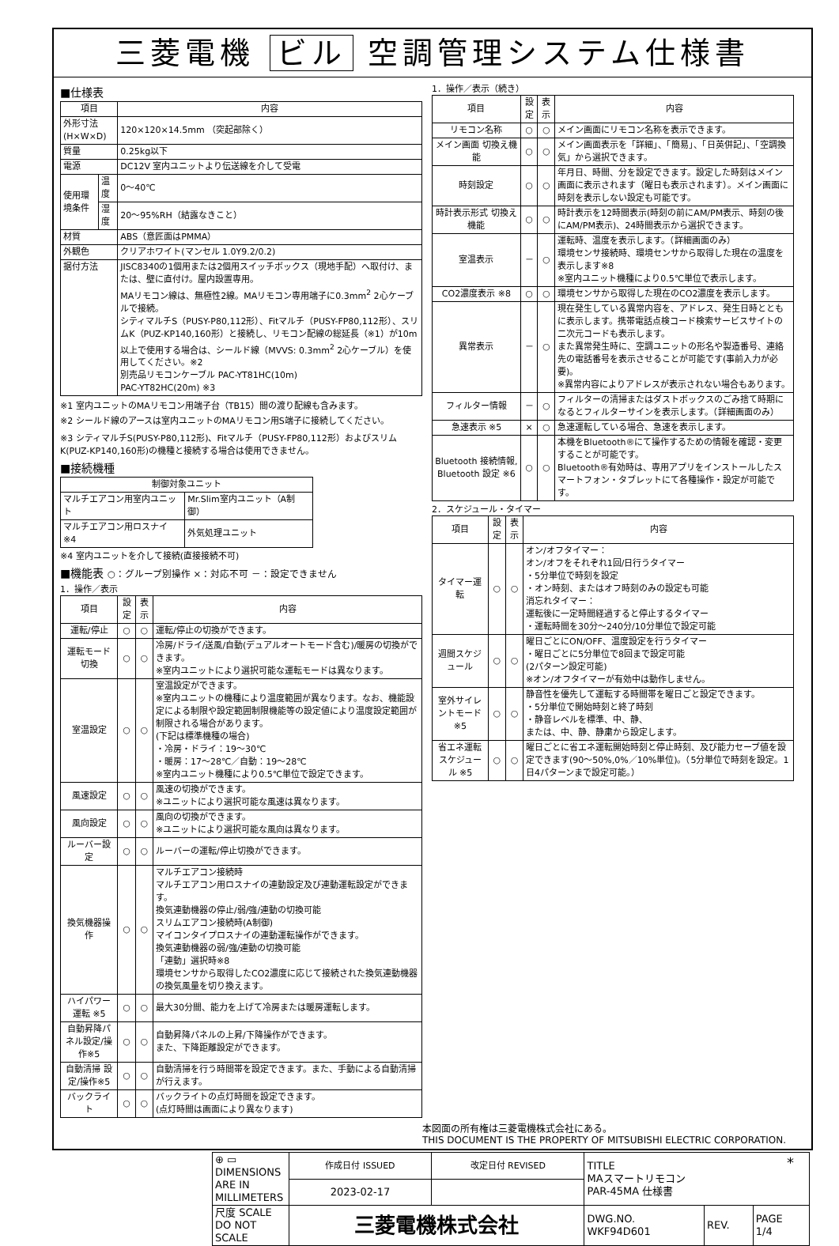三菱電機 ビル 空調管理システム仕様書
■仕様表
| 項目 | | 内容 |
| --- | --- | --- |
| 外形寸法(H×W×D) | | 120×120×14.5mm （突起部除く） |
| 質量 | | 0.25kg以下 |
| 電源 | | DC12V 室内ユニットより伝送線を介して受電 |
| 使用環境条件 | 温度 | 0～40℃ |
| | 湿度 | 20～95%RH（結露なきこと） |
| 材質 | | ABS（意匠面はPMMA） |
| 外観色 | | クリアホワイト(マンセル 1.0Y9.2/0.2) |
| 据付方法 | | JISC8340の1個用または2個用スイッチボックス（現地手配）へ取付け、または、壁に直付け。屋内設置専用。 MAリモコン線は、無極性2線。MAリモコン専用端子に0.3mm<sup>2</sup> 2心ケーブルで接続。 シティマルチS（PUSY-P80,112形）、Fitマルチ（PUSY-FP80,112形）、スリムK（PUZ-KP140,160形）と接続し、リモコン配線の総延長（※1）が10m以上で使用する場合は、シールド線（MVVS: 0.3mm<sup>2</sup> 2心ケーブル）を使用してください。※2 別売品リモコンケーブル PAC-YT81HC(10m) PAC-YT82HC(20m) ※3 |
※1 室内ユニットのMAリモコン用端子台（TB15）間の渡り配線も含みます。
※2 シールド線のアースは室内ユニットのMAリモコン用S端子に接続してください。
※3 シティマルチS(PUSY-P80,112形)、Fitマルチ（PUSY-FP80,112形）およびスリムK(PUZ-KP140,160形)の機種と接続する場合は使用できません。
■接続機種
| 制御対象ユニット | |
| --- | --- |
| マルチエアコン用室内ユニット | Mr.Slim室内ユニット（A制御） |
| マルチエアコン用ロスナイ ※4 | 外気処理ユニット |
※4 室内ユニットを介して接続(直接接続不可)
■機能表 ○：グループ別操作 ×：対応不可 －：設定できません
1．操作／表示
| 項目 | 設定 | 表示 | 内容 |
| --- | --- | --- | --- |
| 運転/停止 | ○ | ○ | 運転/停止の切換ができます。 |
| 運転モード切換 | ○ | ○ | 冷房/ドライ/送風/自動(デュアルオートモード含む)/暖房の切換ができます。 ※室内ユニットにより選択可能な運転モードは異なります。 |
| 室温設定 | ○ | ○ | 室温設定ができます。 ※室内ユニットの機種により温度範囲が異なります。なお、機能設定による制限や設定範囲制限機能等の設定値により温度設定範囲が制限される場合があります。 (下記は標準機種の場合) ・冷房・ドライ：19～30℃ ・暖房：17～28℃／自動：19～28℃ ※室内ユニット機種により0.5℃単位で設定できます。 |
| 風速設定 | ○ | ○ | 風速の切換ができます。 ※ユニットにより選択可能な風速は異なります。 |
| 風向設定 | ○ | ○ | 風向の切換ができます。 ※ユニットにより選択可能な風向は異なります。 |
| ルーバー設定 | ○ | ○ | ルーバーの運転/停止切換ができます。 |
| 換気機器操作 | ○ | ○ | マルチエアコン接続時 マルチエアコン用ロスナイの連動設定及び連動運転設定ができます。 換気連動機器の停止/弱/強/連動の切換可能 スリムエアコン接続時(A制御) マイコンタイプロスナイの連動運転操作ができます。 換気連動機器の弱/強/連動の切換可能 「連動」選択時※8 環境センサから取得したCO2濃度に応じて接続された換気連動機器の換気風量を切り換えます。 |
| ハイパワー運転 ※5 | ○ | ○ | 最大30分間、能力を上げて冷房または暖房運転します。 |
| 自動昇降パネル設定/操作※5 | ○ | ○ | 自動昇降パネルの上昇/下降操作ができます。 また、下降距離設定ができます。 |
| 自動清掃 設定/操作※5 | ○ | ○ | 自動清掃を行う時間帯を設定できます。また、手動による自動清掃が行えます。 |
| バックライト | ○ | ○ | バックライトの点灯時間を設定できます。 (点灯時間は画面により異なります) |
1．操作／表示（続き）
| 項目 | 設定 | 表示 | 内容 |
| --- | --- | --- | --- |
| リモコン名称 | ○ | ○ | メイン画面にリモコン名称を表示できます。 |
| メイン画面 切換え機能 | ○ | ○ | メイン画面表示を「詳細」、「簡易」、「日英併記」、「空調換気」から選択できます。 |
| 時刻設定 | ○ | ○ | 年月日、時間、分を設定できます。設定した時刻はメイン画面に表示されます（曜日も表示されます）。メイン画面に時刻を表示しない設定も可能です。 |
| 時計表示形式 切換え機能 | ○ | ○ | 時計表示を12時間表示(時刻の前にAM/PM表示、時刻の後にAM/PM表示)、24時間表示から選択できます。 |
| 室温表示 | － | ○ | 運転時、温度を表示します。（詳細画面のみ） 環境センサ接続時、環境センサから取得した現在の温度を表示します※8 ※室内ユニット機種により0.5℃単位で表示します。 |
| CO2濃度表示 ※8 | ○ | ○ | 環境センサから取得した現在のCO2濃度を表示します。 |
| 異常表示 | － | ○ | 現在発生している異常内容を、アドレス、発生日時とともに表示します。携帯電話点検コード検索サービスサイトの二次元コードも表示します。 また異常発生時に、空調ユニットの形名や製造番号、連絡先の電話番号を表示させることが可能です(事前入力が必要)。 ※異常内容によりアドレスが表示されない場合もあります。 |
| フィルター情報 | － | ○ | フィルターの清掃またはダストボックスのごみ捨て時期になるとフィルターサインを表示します。（詳細画面のみ） |
| 急速表示 ※5 | × | ○ | 急速運転している場合、急速を表示します。 |
| Bluetooth 接続情報, Bluetooth 設定 ※6 | ○ | ○ | 本機をBluetooth®にて操作するための情報を確認・変更することが可能です。 Bluetooth®有効時は、専用アプリをインストールしたスマートフォン・タブレットにて各種操作・設定が可能です。 |
2．スケジュール・タイマー
| 項目 | 設定 | 表示 | 内容 |
| --- | --- | --- | --- |
| タイマー運転 | ○ | ○ | オン/オフタイマー： オン/オフをそれぞれ1回/日行うタイマー ・5分単位で時刻を設定 ・オン時刻、またはオフ時刻のみの設定も可能 消忘れタイマー： 運転後に一定時間経過すると停止するタイマー ・運転時間を30分～240分/10分単位で設定可能 |
| 週間スケジュール | ○ | ○ | 曜日ごとにON/OFF、温度設定を行うタイマー ・曜日ごとに5分単位で8回まで設定可能 (2パターン設定可能) ※オン/オフタイマーが有効中は動作しません。 |
| 室外サイレントモード ※5 | ○ | ○ | 静音性を優先して運転する時間帯を曜日ごと設定できます。 ・5分単位で開始時刻と終了時刻 ・静音レベルを標準、中、静、 または、中、静、静粛から設定します。 |
| 省エネ運転 スケジュール ※5 | ○ | ○ | 曜日ごとに省エネ運転開始時刻と停止時刻、及び能力セーブ値を設定できます(90～50%,0%／10%単位)。（5分単位で時刻を設定。1日4パターンまで設定可能。） |
本図面の所有権は三菱電機株式会社にある。
THIS DOCUMENT IS THE PROPERTY OF MITSUBISHI ELECTRIC CORPORATION.
| ⊕ ▭ DIMENSIONS ARE IN MILLIMETERS | 作成日付 ISSUED | 改定日付 REVISED | TITLE MAスマートリモコン PAR-45MA 仕様書 | | |
| | 2023-02-17 | | | | |
| 尺度 SCALE DO NOT SCALE | 三菱電機株式会社 | | DWG.NO. WKF94D601 | REV. | PAGE 1/4 |
*